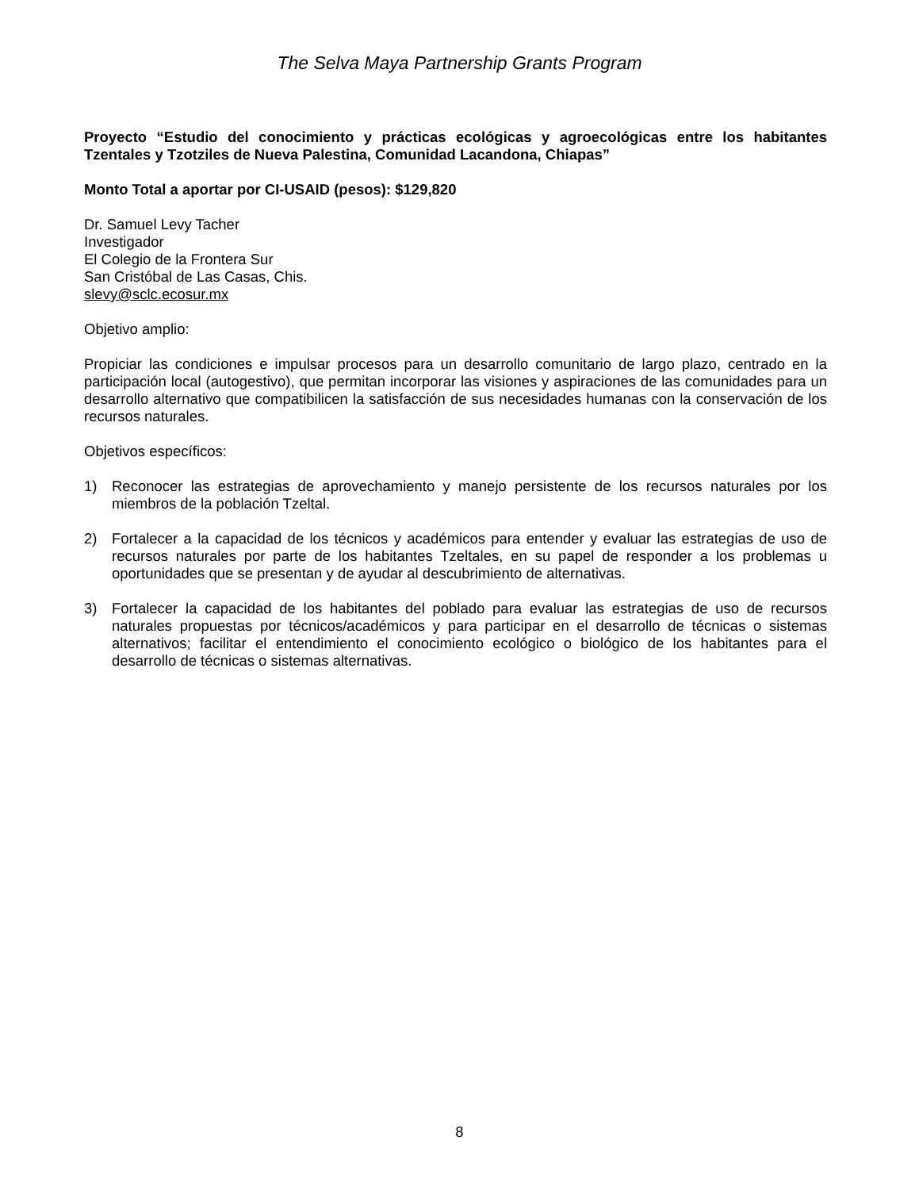The Selva Maya Partnership Grants Program
Proyecto “Estudio del conocimiento y prácticas ecológicas y agroecológicas entre los habitantes Tzentales y Tzotziles de Nueva Palestina, Comunidad Lacandona, Chiapas”
Monto Total a aportar por CI-USAID (pesos): $129,820
Dr. Samuel Levy Tacher
Investigador
El Colegio de la Frontera Sur
San Cristóbal de Las Casas, Chis.
slevy@sclc.ecosur.mx
Objetivo amplio:
Propiciar las condiciones e impulsar procesos para un desarrollo comunitario de largo plazo, centrado en la participación local (autogestivo), que permitan incorporar las visiones y aspiraciones de las comunidades para un desarrollo alternativo que compatibilicen la satisfacción de sus necesidades humanas con la conservación de los recursos naturales.
Objetivos específicos:
1) Reconocer las estrategias de aprovechamiento y manejo persistente de los recursos naturales por los miembros de la población Tzeltal.
2) Fortalecer a la capacidad de los técnicos y académicos para entender y evaluar las estrategias de uso de recursos naturales por parte de los habitantes Tzeltales, en su papel de responder a los problemas u oportunidades que se presentan y de ayudar al descubrimiento de alternativas.
3) Fortalecer la capacidad de los habitantes del poblado para evaluar las estrategias de uso de recursos naturales propuestas por técnicos/académicos y para participar en el desarrollo de técnicas o sistemas alternativos; facilitar el entendimiento el conocimiento ecológico o biológico de los habitantes para el desarrollo de técnicas o sistemas alternativas.
8